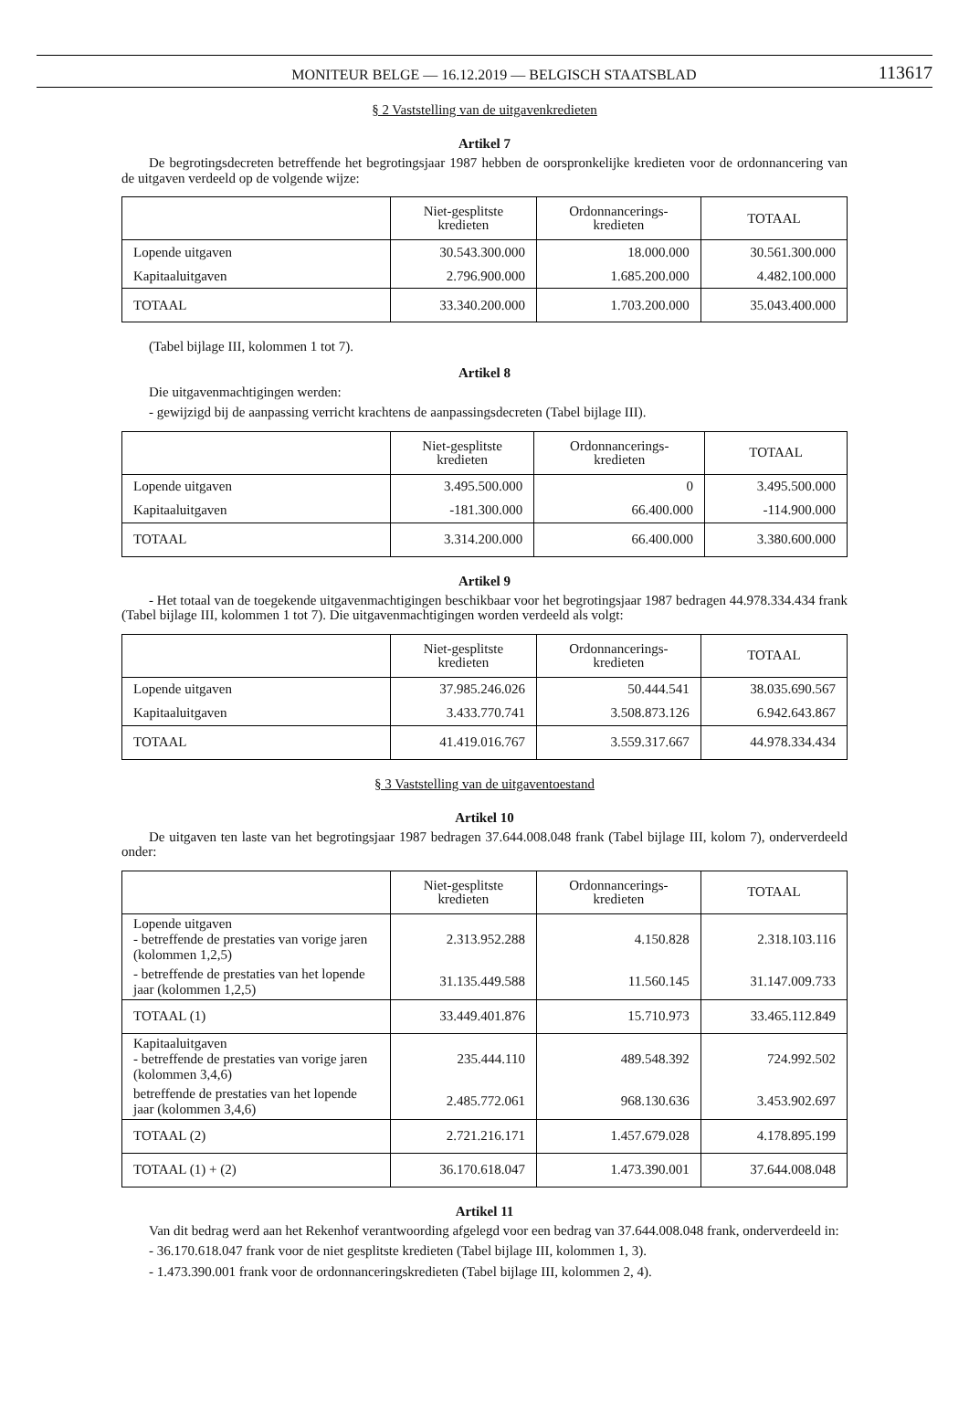MONITEUR BELGE — 16.12.2019 — BELGISCH STAATSBLAD 113617
§ 2 Vaststelling van de uitgavenkredieten
Artikel 7
De begrotingsdecreten betreffende het begrotingsjaar 1987 hebben de oorspronkelijke kredieten voor de ordonnancering van de uitgaven verdeeld op de volgende wijze:
| | Niet-gesplitste kredieten | Ordonnancerings- kredieten | TOTAAL |
| --- | --- | --- | --- |
| Lopende uitgaven | 30.543.300.000 | 18.000.000 | 30.561.300.000 |
| Kapitaaluitgaven | 2.796.900.000 | 1.685.200.000 | 4.482.100.000 |
| TOTAAL | 33.340.200.000 | 1.703.200.000 | 35.043.400.000 |
(Tabel bijlage III, kolommen 1 tot 7).
Artikel 8
Die uitgavenmachtigingen werden:
- gewijzigd bij de aanpassing verricht krachtens de aanpassingsdecreten (Tabel bijlage III).
| | Niet-gesplitste kredieten | Ordonnancerings- kredieten | TOTAAL |
| --- | --- | --- | --- |
| Lopende uitgaven | 3.495.500.000 | 0 | 3.495.500.000 |
| Kapitaaluitgaven | -181.300.000 | 66.400.000 | -114.900.000 |
| TOTAAL | 3.314.200.000 | 66.400.000 | 3.380.600.000 |
Artikel 9
- Het totaal van de toegekende uitgavenmachtigingen beschikbaar voor het begrotingsjaar 1987 bedragen 44.978.334.434 frank (Tabel bijlage III, kolommen 1 tot 7). Die uitgavenmachtigingen worden verdeeld als volgt:
| | Niet-gesplitste kredieten | Ordonnancerings- kredieten | TOTAAL |
| --- | --- | --- | --- |
| Lopende uitgaven | 37.985.246.026 | 50.444.541 | 38.035.690.567 |
| Kapitaaluitgaven | 3.433.770.741 | 3.508.873.126 | 6.942.643.867 |
| TOTAAL | 41.419.016.767 | 3.559.317.667 | 44.978.334.434 |
§ 3 Vaststelling van de uitgaventoestand
Artikel 10
De uitgaven ten laste van het begrotingsjaar 1987 bedragen 37.644.008.048 frank (Tabel bijlage III, kolom 7), onderverdeeld onder:
| | Niet-gesplitste kredieten | Ordonnancerings- kredieten | TOTAAL |
| --- | --- | --- | --- |
| Lopende uitgaven - betreffende de prestaties van vorige jaren (kolommen 1,2,5) | 2.313.952.288 | 4.150.828 | 2.318.103.116 |
| - betreffende de prestaties van het lopende jaar (kolommen 1,2,5) | 31.135.449.588 | 11.560.145 | 31.147.009.733 |
| TOTAAL (1) | 33.449.401.876 | 15.710.973 | 33.465.112.849 |
| Kapitaaluitgaven - betreffende de prestaties van vorige jaren (kolommen 3,4,6) | 235.444.110 | 489.548.392 | 724.992.502 |
| betreffende de prestaties van het lopende jaar (kolommen 3,4,6) | 2.485.772.061 | 968.130.636 | 3.453.902.697 |
| TOTAAL (2) | 2.721.216.171 | 1.457.679.028 | 4.178.895.199 |
| TOTAAL (1) + (2) | 36.170.618.047 | 1.473.390.001 | 37.644.008.048 |
Artikel 11
Van dit bedrag werd aan het Rekenhof verantwoording afgelegd voor een bedrag van 37.644.008.048 frank, onderverdeeld in:
- 36.170.618.047 frank voor de niet gesplitste kredieten (Tabel bijlage III, kolommen 1, 3).
- 1.473.390.001 frank voor de ordonnanceringskredieten (Tabel bijlage III, kolommen 2, 4).